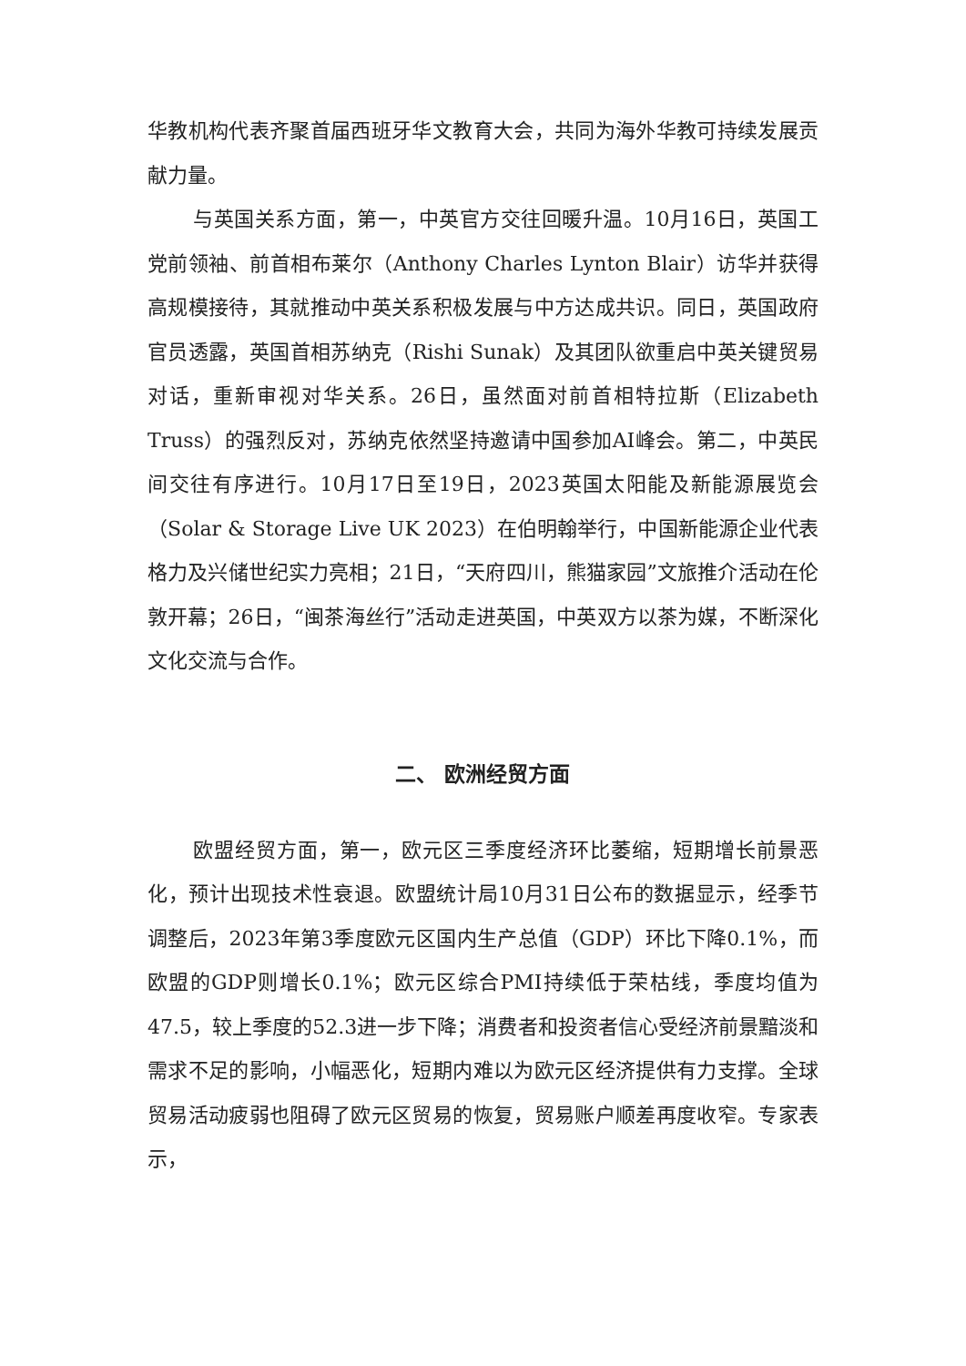华教机构代表齐聚首届西班牙华文教育大会，共同为海外华教可持续发展贡献力量。
与英国关系方面，第一，中英官方交往回暖升温。10月16日，英国工党前领袖、前首相布莱尔（Anthony Charles Lynton Blair）访华并获得高规模接待，其就推动中英关系积极发展与中方达成共识。同日，英国政府官员透露，英国首相苏纳克（Rishi Sunak）及其团队欲重启中英关键贸易对话，重新审视对华关系。26日，虽然面对前首相特拉斯（Elizabeth Truss）的强烈反对，苏纳克依然坚持邀请中国参加AI峰会。第二，中英民间交往有序进行。10月17日至19日，2023英国太阳能及新能源展览会（Solar & Storage Live UK 2023）在伯明翰举行，中国新能源企业代表格力及兴储世纪实力亮相；21日，“天府四川，熊猫家园”文旅推介活动在伦敦开幕；26日，“闽茶海丝行”活动走进英国，中英双方以茶为媒，不断深化文化交流与合作。
二、 欧洲经贸方面
欧盟经贸方面，第一，欧元区三季度经济环比萎缩，短期增长前景恶化，预计出现技术性衰退。欧盟统计局10月31日公布的数据显示，经季节调整后，2023年第3季度欧元区国内生产总值（GDP）环比下降0.1%，而欧盟的GDP则增长0.1%；欧元区综合PMI持续低于荣枯线，季度均值为47.5，较上季度的52.3进一步下降；消费者和投资者信心受经济前景黯淡和需求不足的影响，小幅恶化，短期内难以为欧元区经济提供有力支撑。全球贸易活动疲弱也阻碍了欧元区贸易的恢复，贸易账户顺差再度收窄。专家表示，